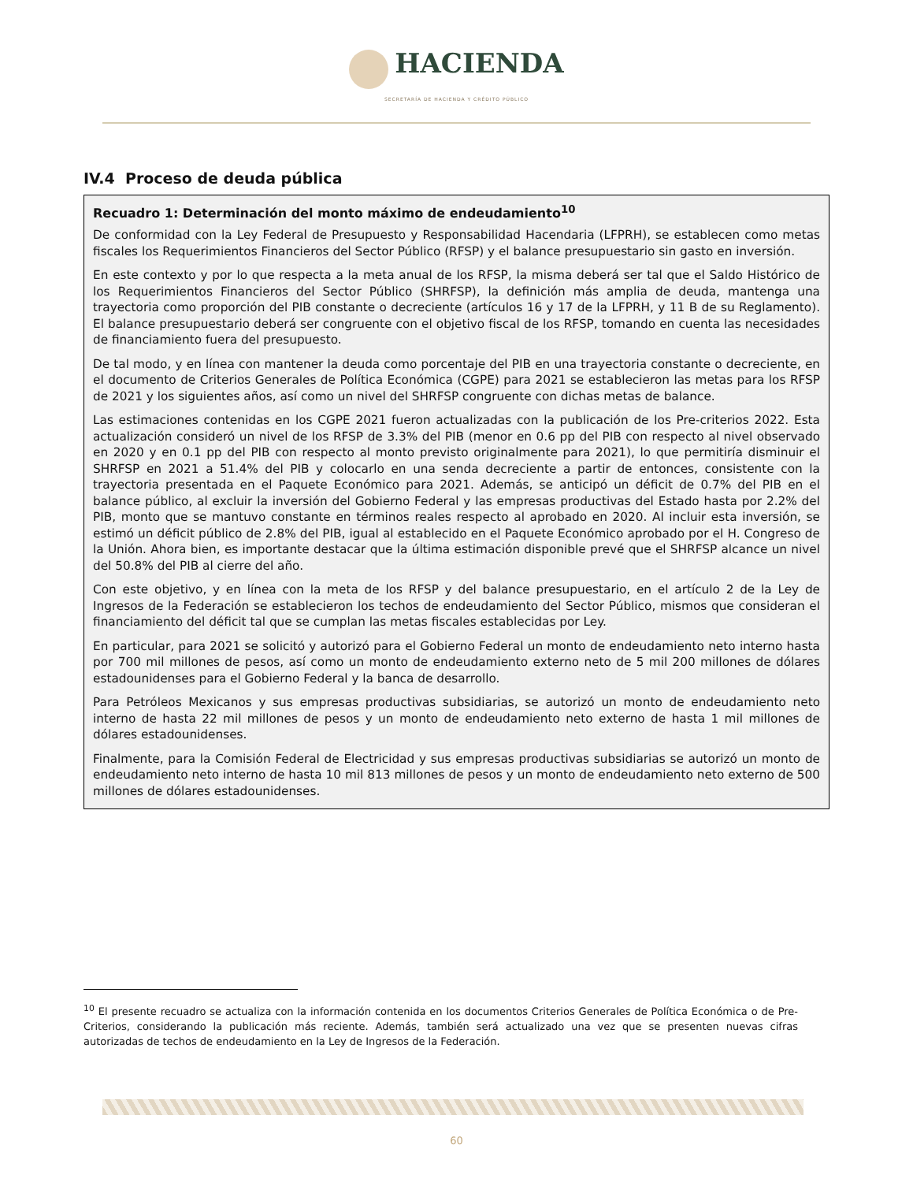HACIENDA
SECRETARÍA DE HACIENDA Y CRÉDITO PÚBLICO
IV.4 Proceso de deuda pública
Recuadro 1: Determinación del monto máximo de endeudamiento<sup>10</sup>
De conformidad con la Ley Federal de Presupuesto y Responsabilidad Hacendaria (LFPRH), se establecen como metas fiscales los Requerimientos Financieros del Sector Público (RFSP) y el balance presupuestario sin gasto en inversión.
En este contexto y por lo que respecta a la meta anual de los RFSP, la misma deberá ser tal que el Saldo Histórico de los Requerimientos Financieros del Sector Público (SHRFSP), la definición más amplia de deuda, mantenga una trayectoria como proporción del PIB constante o decreciente (artículos 16 y 17 de la LFPRH, y 11 B de su Reglamento). El balance presupuestario deberá ser congruente con el objetivo fiscal de los RFSP, tomando en cuenta las necesidades de financiamiento fuera del presupuesto.
De tal modo, y en línea con mantener la deuda como porcentaje del PIB en una trayectoria constante o decreciente, en el documento de Criterios Generales de Política Económica (CGPE) para 2021 se establecieron las metas para los RFSP de 2021 y los siguientes años, así como un nivel del SHRFSP congruente con dichas metas de balance.
Las estimaciones contenidas en los CGPE 2021 fueron actualizadas con la publicación de los Pre-criterios 2022. Esta actualización consideró un nivel de los RFSP de 3.3% del PIB (menor en 0.6 pp del PIB con respecto al nivel observado en 2020 y en 0.1 pp del PIB con respecto al monto previsto originalmente para 2021), lo que permitiría disminuir el SHRFSP en 2021 a 51.4% del PIB y colocarlo en una senda decreciente a partir de entonces, consistente con la trayectoria presentada en el Paquete Económico para 2021. Además, se anticipó un déficit de 0.7% del PIB en el balance público, al excluir la inversión del Gobierno Federal y las empresas productivas del Estado hasta por 2.2% del PIB, monto que se mantuvo constante en términos reales respecto al aprobado en 2020. Al incluir esta inversión, se estimó un déficit público de 2.8% del PIB, igual al establecido en el Paquete Económico aprobado por el H. Congreso de la Unión. Ahora bien, es importante destacar que la última estimación disponible prevé que el SHRFSP alcance un nivel del 50.8% del PIB al cierre del año.
Con este objetivo, y en línea con la meta de los RFSP y del balance presupuestario, en el artículo 2 de la Ley de Ingresos de la Federación se establecieron los techos de endeudamiento del Sector Público, mismos que consideran el financiamiento del déficit tal que se cumplan las metas fiscales establecidas por Ley.
En particular, para 2021 se solicitó y autorizó para el Gobierno Federal un monto de endeudamiento neto interno hasta por 700 mil millones de pesos, así como un monto de endeudamiento externo neto de 5 mil 200 millones de dólares estadounidenses para el Gobierno Federal y la banca de desarrollo.
Para Petróleos Mexicanos y sus empresas productivas subsidiarias, se autorizó un monto de endeudamiento neto interno de hasta 22 mil millones de pesos y un monto de endeudamiento neto externo de hasta 1 mil millones de dólares estadounidenses.
Finalmente, para la Comisión Federal de Electricidad y sus empresas productivas subsidiarias se autorizó un monto de endeudamiento neto interno de hasta 10 mil 813 millones de pesos y un monto de endeudamiento neto externo de 500 millones de dólares estadounidenses.
<sup>10</sup> El presente recuadro se actualiza con la información contenida en los documentos Criterios Generales de Política Económica o de Pre-Criterios, considerando la publicación más reciente. Además, también será actualizado una vez que se presenten nuevas cifras autorizadas de techos de endeudamiento en la Ley de Ingresos de la Federación.
60